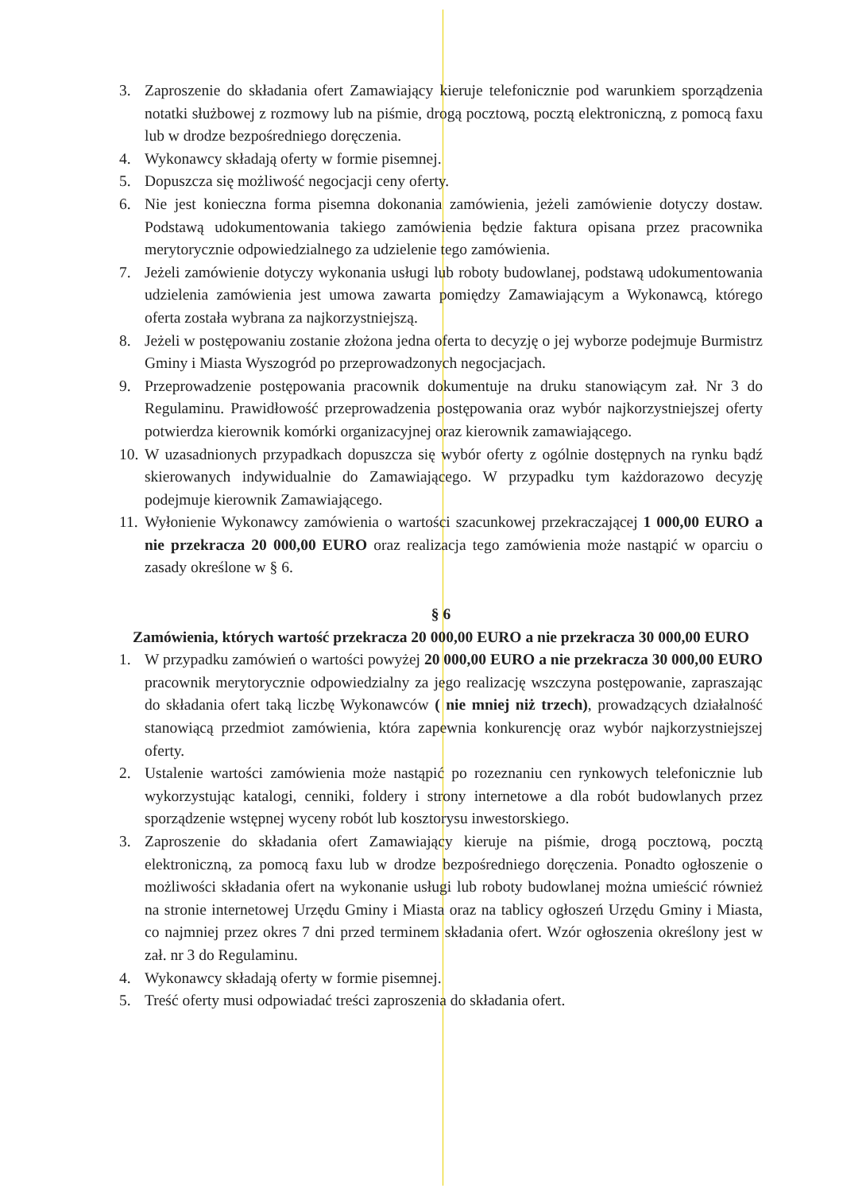3. Zaproszenie do składania ofert Zamawiający kieruje telefonicznie pod warunkiem sporządzenia notatki służbowej z rozmowy lub na piśmie, drogą pocztową, pocztą elektroniczną, z pomocą faxu lub w drodze bezpośredniego doręczenia.
4. Wykonawcy składają oferty w formie pisemnej.
5. Dopuszcza się możliwość negocjacji ceny oferty.
6. Nie jest konieczna forma pisemna dokonania zamówienia, jeżeli zamówienie dotyczy dostaw. Podstawą udokumentowania takiego zamówienia będzie faktura opisana przez pracownika merytorycznie odpowiedzialnego za udzielenie tego zamówienia.
7. Jeżeli zamówienie dotyczy wykonania usługi lub roboty budowlanej, podstawą udokumentowania udzielenia zamówienia jest umowa zawarta pomiędzy Zamawiającym a Wykonawcą, którego oferta została wybrana za najkorzystniejszą.
8. Jeżeli w postępowaniu zostanie złożona jedna oferta to decyzję o jej wyborze podejmuje Burmistrz Gminy i Miasta Wyszogród po przeprowadzonych negocjacjach.
9. Przeprowadzenie postępowania pracownik dokumentuje na druku stanowiącym zał. Nr 3 do Regulaminu. Prawidłowość przeprowadzenia postępowania oraz wybór najkorzystniejszej oferty potwierdza kierownik komórki organizacyjnej oraz kierownik zamawiającego.
10. W uzasadnionych przypadkach dopuszcza się wybór oferty z ogólnie dostępnych na rynku bądź skierowanych indywidualnie do Zamawiającego. W przypadku tym każdorazowo decyzję podejmuje kierownik Zamawiającego.
11. Wyłonienie Wykonawcy zamówienia o wartości szacunkowej przekraczającej 1 000,00 EURO a nie przekracza 20 000,00 EURO oraz realizacja tego zamówienia może nastąpić w oparciu o zasady określone w § 6.
§ 6
Zamówienia, których wartość przekracza 20 000,00 EURO a nie przekracza 30 000,00 EURO
1. W przypadku zamówień o wartości powyżej 20 000,00 EURO a nie przekracza 30 000,00 EURO pracownik merytorycznie odpowiedzialny za jego realizację wszczyna postępowanie, zapraszając do składania ofert taką liczbę Wykonawców ( nie mniej niż trzech), prowadzących działalność stanowiącą przedmiot zamówienia, która zapewnia konkurencję oraz wybór najkorzystniejszej oferty.
2. Ustalenie wartości zamówienia może nastąpić po rozeznaniu cen rynkowych telefonicznie lub wykorzystując katalogi, cenniki, foldery i strony internetowe a dla robót budowlanych przez sporządzenie wstępnej wyceny robót lub kosztorysu inwestorskiego.
3. Zaproszenie do składania ofert Zamawiający kieruje na piśmie, drogą pocztową, pocztą elektroniczną, za pomocą faxu lub w drodze bezpośredniego doręczenia. Ponadto ogłoszenie o możliwości składania ofert na wykonanie usługi lub roboty budowlanej można umieścić również na stronie internetowej Urzędu Gminy i Miasta oraz na tablicy ogłoszeń Urzędu Gminy i Miasta, co najmniej przez okres 7 dni przed terminem składania ofert. Wzór ogłoszenia określony jest w zał. nr 3 do Regulaminu.
4. Wykonawcy składają oferty w formie pisemnej.
5. Treść oferty musi odpowiadać treści zaproszenia do składania ofert.